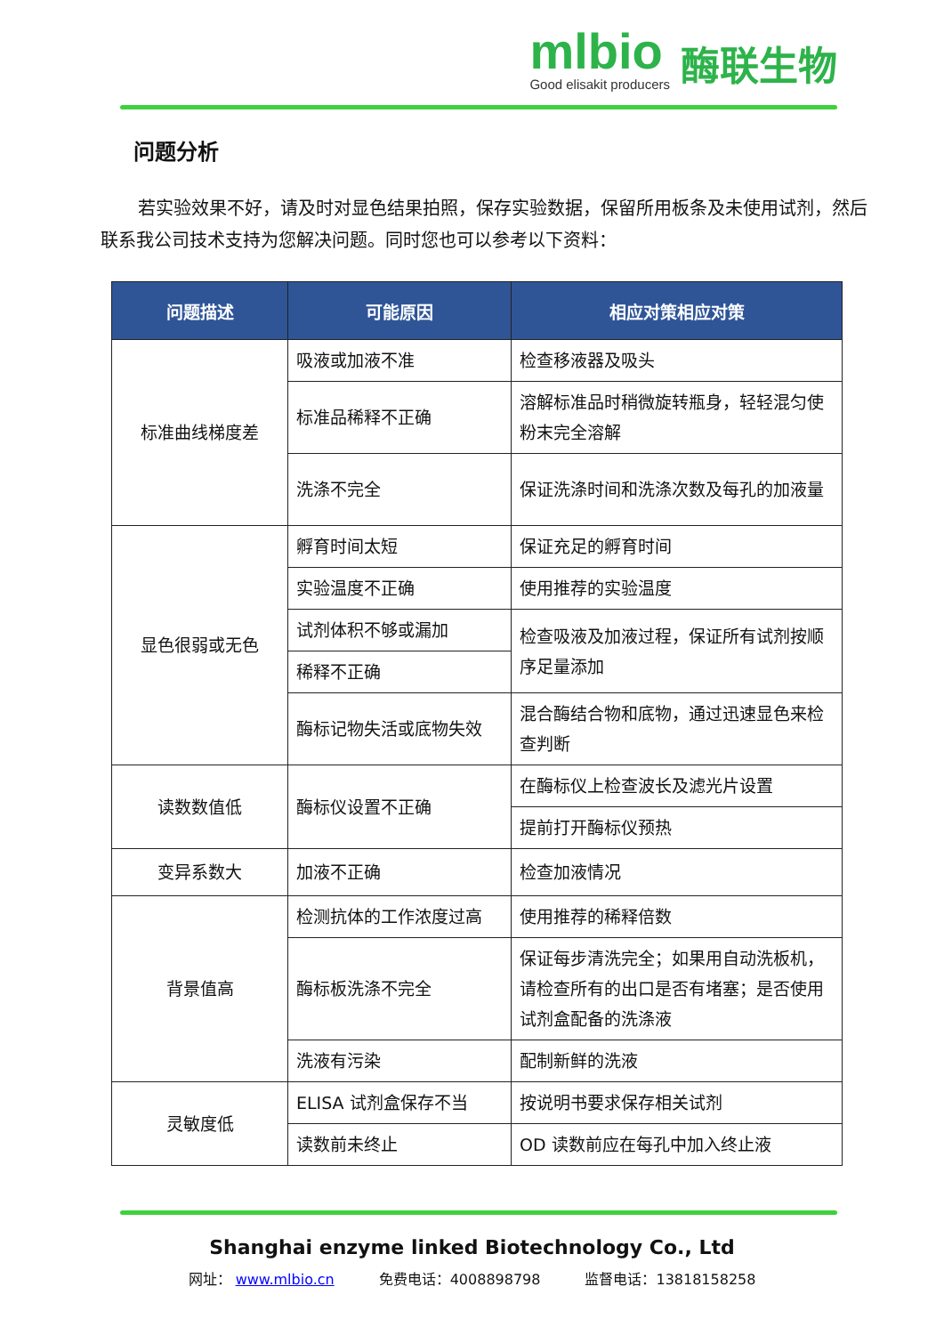mlbio
Good elisakit producers
酶联生物
问题分析
若实验效果不好，请及时对显色结果拍照，保存实验数据，保留所用板条及未使用试剂，然后联系我公司技术支持为您解决问题。同时您也可以参考以下资料：
| 问题描述 | 可能原因 | 相应对策相应对策 |
| --- | --- | --- |
| 标准曲线梯度差 | 吸液或加液不准 | 检查移液器及吸头 |
| | 标准品稀释不正确 | 溶解标准品时稍微旋转瓶身，轻轻混匀使粉末完全溶解 |
| | 洗涤不完全 | 保证洗涤时间和洗涤次数及每孔的加液量 |
| 显色很弱或无色 | 孵育时间太短 | 保证充足的孵育时间 |
| | 实验温度不正确 | 使用推荐的实验温度 |
| | 试剂体积不够或漏加 | 检查吸液及加液过程，保证所有试剂按顺序足量添加 |
| | 稀释不正确 | |
| | 酶标记物失活或底物失效 | 混合酶结合物和底物，通过迅速显色来检查判断 |
| 读数数值低 | 酶标仪设置不正确 | 在酶标仪上检查波长及滤光片设置 |
| | | 提前打开酶标仪预热 |
| 变异系数大 | 加液不正确 | 检查加液情况 |
| 背景值高 | 检测抗体的工作浓度过高 | 使用推荐的稀释倍数 |
| | 酶标板洗涤不完全 | 保证每步清洗完全；如果用自动洗板机，请检查所有的出口是否有堵塞；是否使用试剂盒配备的洗涤液 |
| | 洗液有污染 | 配制新鲜的洗液 |
| 灵敏度低 | ELISA 试剂盒保存不当 | 按说明书要求保存相关试剂 |
| | 读数前未终止 | OD 读数前应在每孔中加入终止液 |
Shanghai enzyme linked Biotechnology Co., Ltd
网址： www.mlbio.cn 免费电话：4008898798 监督电话：13818158258